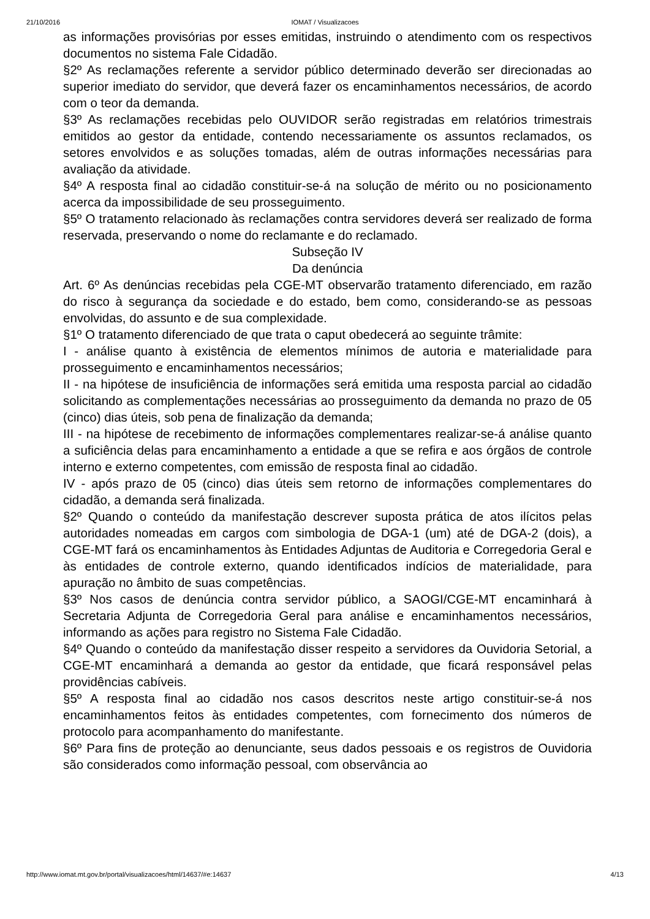21/10/2016
IOMAT / Visualizacoes
as informações provisórias por esses emitidas, instruindo o atendimento com os respectivos documentos no sistema Fale Cidadão.
§2º As reclamações referente a servidor público determinado deverão ser direcionadas ao superior imediato do servidor, que deverá fazer os encaminhamentos necessários, de acordo com o teor da demanda.
§3º As reclamações recebidas pelo OUVIDOR serão registradas em relatórios trimestrais emitidos ao gestor da entidade, contendo necessariamente os assuntos reclamados, os setores envolvidos e as soluções tomadas, além de outras informações necessárias para avaliação da atividade.
§4º A resposta final ao cidadão constituir-se-á na solução de mérito ou no posicionamento acerca da impossibilidade de seu prosseguimento.
§5º O tratamento relacionado às reclamações contra servidores deverá ser realizado de forma reservada, preservando o nome do reclamante e do reclamado.
Subseção IV
Da denúncia
Art. 6º As denúncias recebidas pela CGE-MT observarão tratamento diferenciado, em razão do risco à segurança da sociedade e do estado, bem como, considerando-se as pessoas envolvidas, do assunto e de sua complexidade.
§1º O tratamento diferenciado de que trata o caput obedecerá ao seguinte trâmite:
I - análise quanto à existência de elementos mínimos de autoria e materialidade para prosseguimento e encaminhamentos necessários;
II - na hipótese de insuficiência de informações será emitida uma resposta parcial ao cidadão solicitando as complementações necessárias ao prosseguimento da demanda no prazo de 05 (cinco) dias úteis, sob pena de finalização da demanda;
III - na hipótese de recebimento de informações complementares realizar-se-á análise quanto a suficiência delas para encaminhamento a entidade a que se refira e aos órgãos de controle interno e externo competentes, com emissão de resposta final ao cidadão.
IV - após prazo de 05 (cinco) dias úteis sem retorno de informações complementares do cidadão, a demanda será finalizada.
§2º Quando o conteúdo da manifestação descrever suposta prática de atos ilícitos pelas autoridades nomeadas em cargos com simbologia de DGA-1 (um) até de DGA-2 (dois), a CGE-MT fará os encaminhamentos às Entidades Adjuntas de Auditoria e Corregedoria Geral e às entidades de controle externo, quando identificados indícios de materialidade, para apuração no âmbito de suas competências.
§3º Nos casos de denúncia contra servidor público, a SAOGI/CGE-MT encaminhará à Secretaria Adjunta de Corregedoria Geral para análise e encaminhamentos necessários, informando as ações para registro no Sistema Fale Cidadão.
§4º Quando o conteúdo da manifestação disser respeito a servidores da Ouvidoria Setorial, a CGE-MT encaminhará a demanda ao gestor da entidade, que ficará responsável pelas providências cabíveis.
§5º A resposta final ao cidadão nos casos descritos neste artigo constituir-se-á nos encaminhamentos feitos às entidades competentes, com fornecimento dos números de protocolo para acompanhamento do manifestante.
§6º Para fins de proteção ao denunciante, seus dados pessoais e os registros de Ouvidoria são considerados como informação pessoal, com observância ao
http://www.iomat.mt.gov.br/portal/visualizacoes/html/14637/#e:14637 4/13